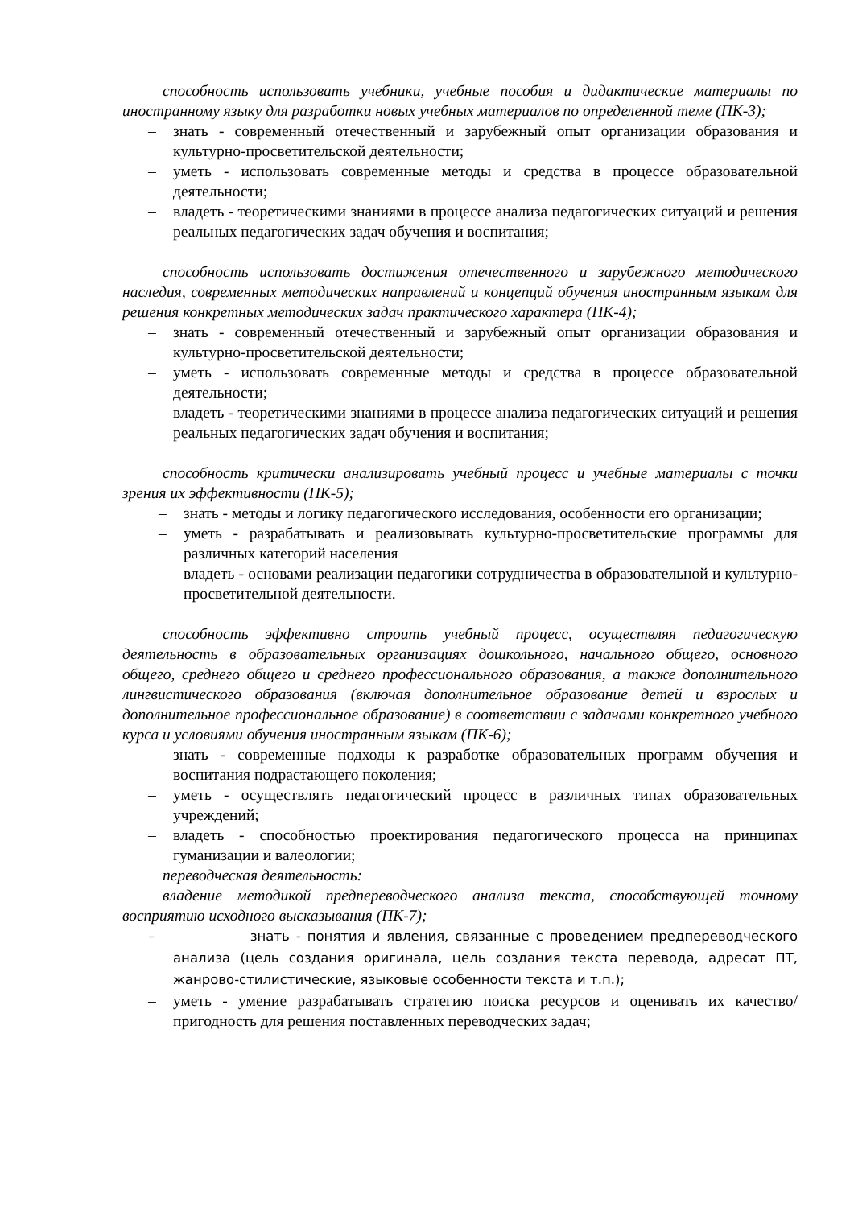способность использовать учебники, учебные пособия и дидактические материалы по иностранному языку для разработки новых учебных материалов по определенной теме (ПК-3);
– знать - современный отечественный и зарубежный опыт организации образования и культурно-просветительской деятельности;
– уметь - использовать современные методы и средства в процессе образовательной деятельности;
– владеть - теоретическими знаниями в процессе анализа педагогических ситуаций и решения реальных педагогических задач обучения и воспитания;
способность использовать достижения отечественного и зарубежного методического наследия, современных методических направлений и концепций обучения иностранным языкам для решения конкретных методических задач практического характера (ПК-4);
– знать - современный отечественный и зарубежный опыт организации образования и культурно-просветительской деятельности;
– уметь - использовать современные методы и средства в процессе образовательной деятельности;
– владеть - теоретическими знаниями в процессе анализа педагогических ситуаций и решения реальных педагогических задач обучения и воспитания;
способность критически анализировать учебный процесс и учебные материалы с точки зрения их эффективности (ПК-5);
– знать - методы и логику педагогического исследования, особенности его организации;
– уметь - разрабатывать и реализовывать культурно-просветительские программы для различных категорий населения
– владеть - основами реализации педагогики сотрудничества в образовательной и культурно-просветительной деятельности.
способность эффективно строить учебный процесс, осуществляя педагогическую деятельность в образовательных организациях дошкольного, начального общего, основного общего, среднего общего и среднего профессионального образования, а также дополнительного лингвистического образования (включая дополнительное образование детей и взрослых и дополнительное профессиональное образование) в соответствии с задачами конкретного учебного курса и условиями обучения иностранным языкам (ПК-6);
– знать - современные подходы к разработке образовательных программ обучения и воспитания подрастающего поколения;
– уметь - осуществлять педагогический процесс в различных типах образовательных учреждений;
– владеть - способностью проектирования педагогического процесса на принципах гуманизации и валеологии;
переводческая деятельность:
владение методикой предпереводческого анализа текста, способствующей точному восприятию исходного высказывания (ПК-7);
– знать - понятия и явления, связанные с проведением предпереводческого анализа (цель создания оригинала, цель создания текста перевода, адресат ПТ, жанрово-стилистические, языковые особенности текста и т.п.);
– уметь - умение разрабатывать стратегию поиска ресурсов и оценивать их качество/пригодность для решения поставленных переводческих задач;